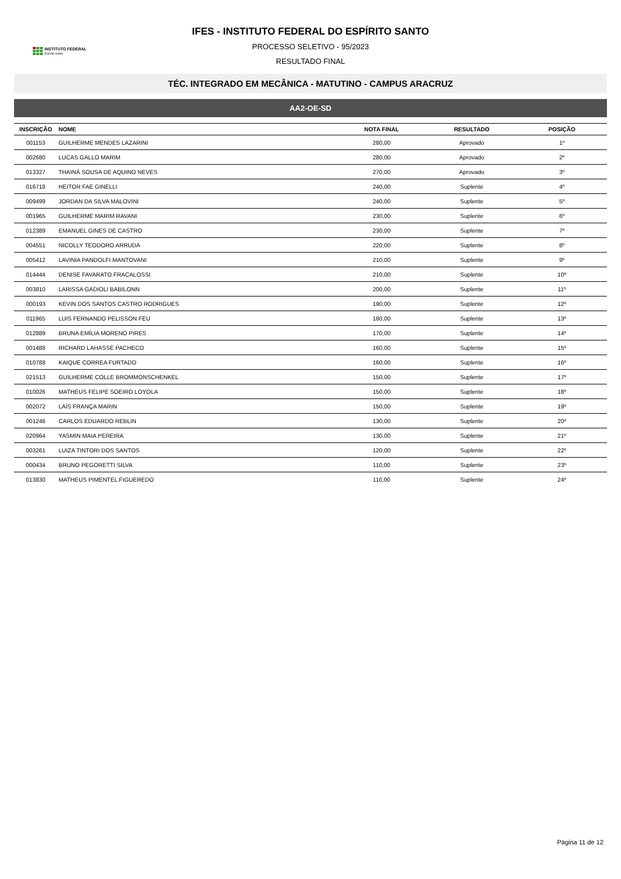INSTITUTO FEDERAL
Espírito Santo
IFES - INSTITUTO FEDERAL DO ESPÍRITO SANTO
PROCESSO SELETIVO - 95/2023
RESULTADO FINAL
TÉC. INTEGRADO EM MECÂNICA - MATUTINO - CAMPUS ARACRUZ
AA2-OE-SD
| INSCRIÇÃO | NOME | NOTA FINAL | RESULTADO | POSIÇÃO |
| --- | --- | --- | --- | --- |
| 001153 | GUILHERME MENDES LAZARINI | 280,00 | Aprovado | 1º |
| 002680 | LUCAS GALLO MARIM | 280,00 | Aprovado | 2º |
| 013327 | THAINÁ SOUSA DE AQUINO NEVES | 270,00 | Aprovado | 3º |
| 016718 | HEITOR FAE GINELLI | 240,00 | Suplente | 4º |
| 009499 | JORDAN DA SILVA MALOVINI | 240,00 | Suplente | 5º |
| 001965 | GUILHERME MARIM RAVANI | 230,00 | Suplente | 6º |
| 012389 | EMANUEL GINES DE CASTRO | 230,00 | Suplente | 7º |
| 004551 | NICOLLY TEODORO ARRUDA | 220,00 | Suplente | 8º |
| 005412 | LAVINIA PANDOLFI MANTOVANI | 210,00 | Suplente | 9º |
| 014444 | DENISE FAVARATO FRACALOSSI | 210,00 | Suplente | 10º |
| 003810 | LARISSA GADIOLI BABILONN | 200,00 | Suplente | 11º |
| 000193 | KEVIN DOS SANTOS CASTRO RODRIGUES | 190,00 | Suplente | 12º |
| 011965 | LUIS FERNANDO PELISSON FEU | 180,00 | Suplente | 13º |
| 012889 | BRUNA EMÍLIA MORENO PIRES | 170,00 | Suplente | 14º |
| 001488 | RICHARD LAHASSE PACHECO | 160,00 | Suplente | 15º |
| 010788 | KAIQUE CORREA FURTADO | 160,00 | Suplente | 16º |
| 021513 | GUILHERME COLLE BROMMONSCHENKEL | 150,00 | Suplente | 17º |
| 010026 | MATHEUS FELIPE SOEIRO LOYOLA | 150,00 | Suplente | 18º |
| 002072 | LAÍS FRANÇA MARIN | 150,00 | Suplente | 19º |
| 001246 | CARLOS EDUARDO REBLIN | 130,00 | Suplente | 20º |
| 020964 | YASMIN MAIA PEREIRA | 130,00 | Suplente | 21º |
| 003261 | LUIZA TINTORI DOS SANTOS | 120,00 | Suplente | 22º |
| 000434 | BRUNO PEGORETTI SILVA | 110,00 | Suplente | 23º |
| 013830 | MATHEUS PIMENTEL FIGUEREDO | 110,00 | Suplente | 24º |
Página 11 de 12